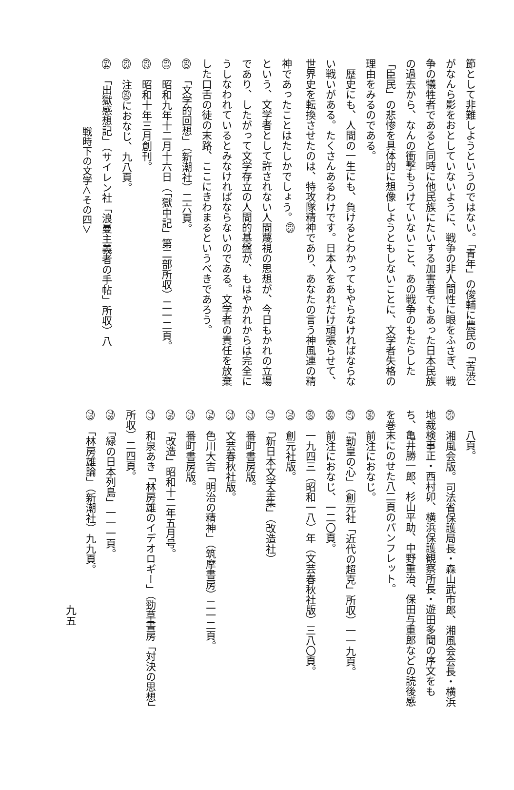節として非難しようというのではない。「青年」の俊輔に農民の「苦渋」がなんら影をおとしていないように、戦争の非人間性に眼をふさぎ、戦争の犠牲者であると同時に他民族にたいする加害者でもあった日本民族の過去から、なんの衝撃もうけていないこと、あの戦争のもたらした「臣民」の悲惨を具体的に想像しようともしないことに、文学者失格の理由をみるのである。
　歴史にも、人間の一生にも、負けるとわかってもやらなければならない戦いがある。たくさんあるわけです。日本人をあれだけ頑張らせて、世界史を転換させたのは、特攻隊精神であり、あなたの言う神風連の精神であったことはたしかでしょう。<sup>63</sup>
という、文学者として許されない人間蔑視の思想が、今日もかれの立場であり、したがって文学存立の人間的基盤が、もはやかれからは完全にうしなわれているとみなければならないのである。文学者の責任を放棄した口舌の徒の末路、ここにきわまるというべきであろう。
60　「文学的回想」（新潮社）二六頁。
61　昭和九年十二月十六日（「獄中記」第二部所収）二一二頁。
62　昭和十年三月創刊。
63　注60におなじ、九八頁。
64　「出獄感想記」（サイレン社「浪曼主義者の手帖」所収）八
戦時下の文学＜その四＞
　　八頁。
65　湘風会版。司法省保護局長・森山武市郎、湘風会会長・横浜地裁検事正・西村卯、横浜保護観察所長・遊田多聞の序文をもち、亀井勝一郎、杉山平助、中野重治、保田与重郎などの読後感を巻末にのせた八二頁のパンフレット。
66　前注におなじ。
67　「勤皇の心」（創元社「近代の超克」所収）一一九頁。
68　前注におなじ、一二〇頁。
69　一九四三（昭和一八）年（文芸春秋社版）三八〇頁。
70　創元社版。
71　「新日本文学全集」（改造社）
72　番町書房版。
73　文芸春秋社版。
74　色川大吉「明治の精神」（筑摩書房）二一二頁。
75　番町書房版。
76　「改造」昭和十二年五月号。
77　和泉あき「林房雄のイデオロギー」（勁草書房「対決の思想」所収）二四頁。
78　「緑の日本列島」一一一頁。
79　「林房雄論」（新潮社）九九頁。
九五